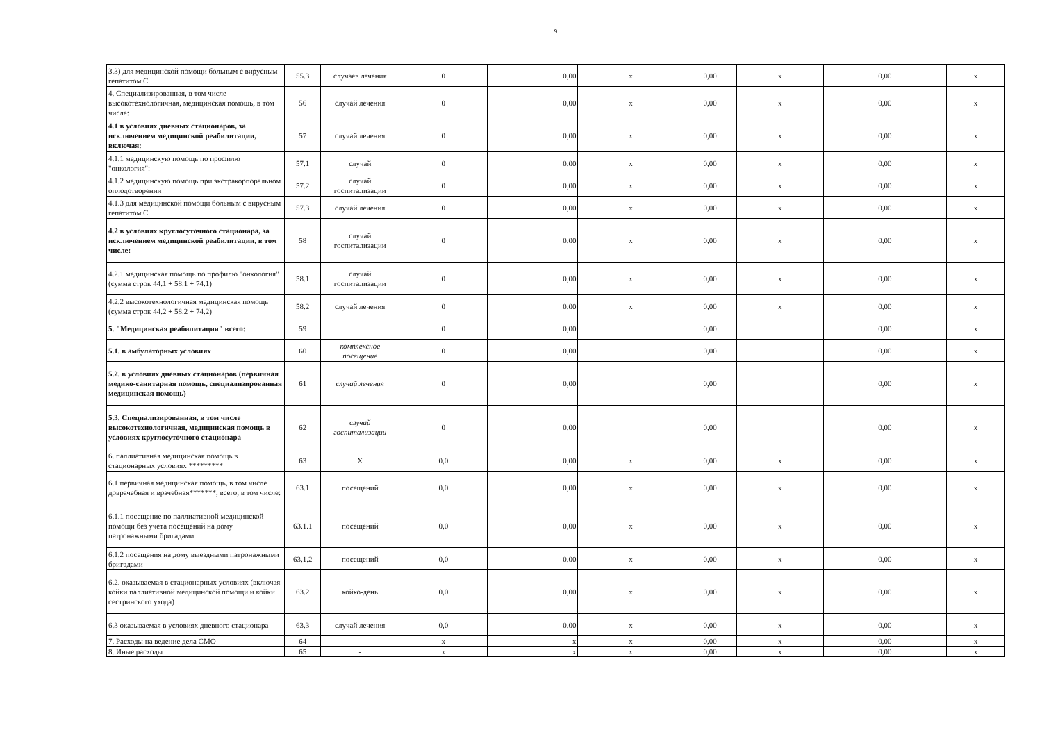9
| 3.3) для медицинской помощи больным с вирусным гепатитом С | 55.3 | случаев лечения | 0 | 0,00 | х | 0,00 | х | 0,00 | х |
| 4. Специализированная, в том числе высокотехнологичная, медицинская помощь, в том числе: | 56 | случай лечения | 0 | 0,00 | х | 0,00 | х | 0,00 | х |
| 4.1 в условиях дневных стационаров, за исключением медицинской реабилитации, включая: | 57 | случай лечения | 0 | 0,00 | х | 0,00 | х | 0,00 | х |
| 4.1.1 медицинскую помощь по профилю "онкология": | 57.1 | случай | 0 | 0,00 | х | 0,00 | х | 0,00 | х |
| 4.1.2 медицинскую помощь при экстракорпоральном оплодотворении | 57.2 | случай госпитализации | 0 | 0,00 | х | 0,00 | х | 0,00 | х |
| 4.1.3 для медицинской помощи больным с вирусным гепатитом С | 57.3 | случай лечения | 0 | 0,00 | х | 0,00 | х | 0,00 | х |
| 4.2 в условиях круглосуточного стационара, за исключением медицинской реабилитации, в том числе: | 58 | случай госпитализации | 0 | 0,00 | х | 0,00 | х | 0,00 | х |
| 4.2.1 медицинская помощь по профилю "онкология" (сумма строк 44.1 + 58.1 + 74.1) | 58.1 | случай госпитализации | 0 | 0,00 | х | 0,00 | х | 0,00 | х |
| 4.2.2 высокотехнологичная медицинская помощь (сумма строк 44.2 + 58.2 + 74.2) | 58.2 | случай лечения | 0 | 0,00 | х | 0,00 | х | 0,00 | х |
| 5. "Медицинская реабилитация" всего: | 59 | | 0 | 0,00 | | 0,00 | | 0,00 | х |
| 5.1. в амбулаторных условиях | 60 | комплексное посещение | 0 | 0,00 | | 0,00 | | 0,00 | х |
| 5.2. в условиях дневных стационаров (первичная медико-санитарная помощь, специализированная медицинская помощь) | 61 | случай лечения | 0 | 0,00 | | 0,00 | | 0,00 | х |
| 5.3. Специализированная, в том числе высокотехнологичная, медицинская помощь в условиях круглосуточного стационара | 62 | случай госпитализации | 0 | 0,00 | | 0,00 | | 0,00 | х |
| 6. паллиативная медицинская помощь в стационарных условиях ********* | 63 | Х | 0,0 | 0,00 | х | 0,00 | х | 0,00 | х |
| 6.1 первичная медицинская помощь, в том числе доврачебная и врачебная*******, всего, в том числе: | 63.1 | посещений | 0,0 | 0,00 | х | 0,00 | х | 0,00 | х |
| 6.1.1 посещение по паллиативной медицинской помощи без учета посещений на дому патронажными бригадами | 63.1.1 | посещений | 0,0 | 0,00 | х | 0,00 | х | 0,00 | х |
| 6.1.2 посещения на дому выездными патронажными бригадами | 63.1.2 | посещений | 0,0 | 0,00 | х | 0,00 | х | 0,00 | х |
| 6.2. оказываемая в стационарных условиях (включая койки паллиативной медицинской помощи и койки сестринского ухода) | 63.2 | койко-день | 0,0 | 0,00 | х | 0,00 | х | 0,00 | х |
| 6.3 оказываемая в условиях дневного стационара | 63.3 | случай лечения | 0,0 | 0,00 | х | 0,00 | х | 0,00 | х |
| 7. Расходы на ведение дела СМО | 64 | - | х | х | х | 0,00 | х | 0,00 | х |
| 8. Иные расходы | 65 | - | х | х | х | 0,00 | х | 0,00 | х |